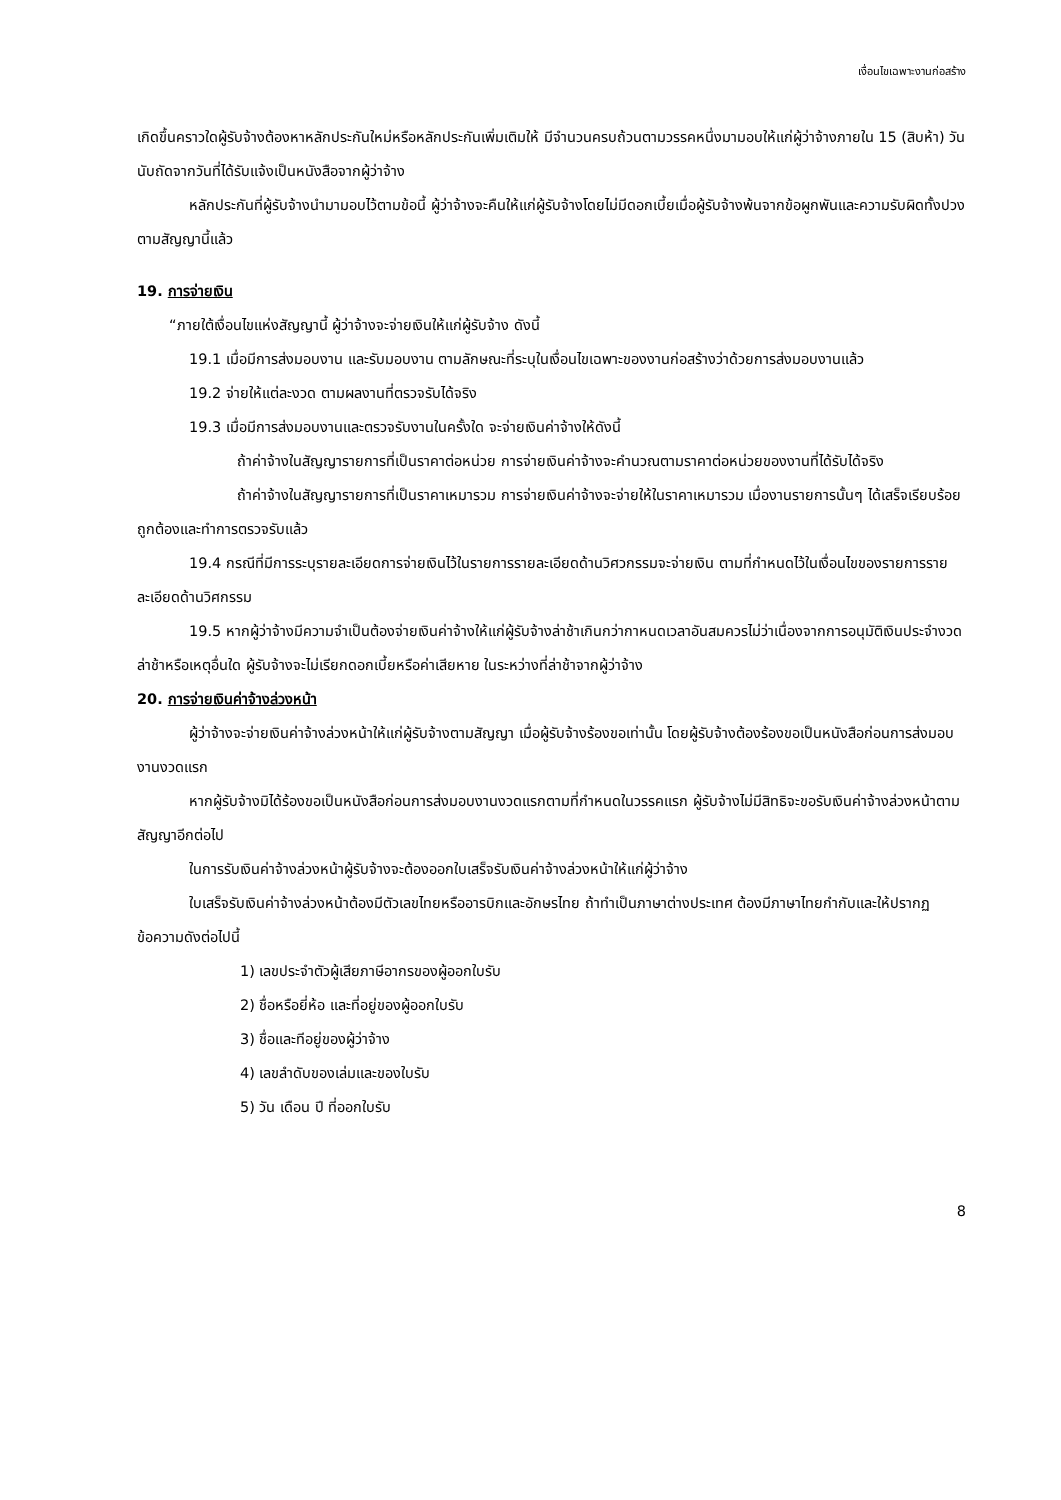เงื่อนไขเฉพาะงานก่อสร้าง
เกิดขึ้นคราวใดผู้รับจ้างต้องหาหลักประกันใหม่หรือหลักประกันเพิ่มเติมให้ มีจำนวนครบถ้วนตามวรรคหนึ่งมามอบให้แก่ผู้ว่าจ้างภายใน 15 (สิบห้า) วัน นับถัดจากวันที่ได้รับแจ้งเป็นหนังสือจากผู้ว่าจ้าง
หลักประกันที่ผู้รับจ้างนำมามอบไว้ตามข้อนี้ ผู้ว่าจ้างจะคืนให้แก่ผู้รับจ้างโดยไม่มีดอกเบี้ยเมื่อผู้รับจ้างพ้นจากข้อผูกพันและความรับผิดทั้งปวงตามสัญญานี้แล้ว
19. การจ่ายเงิน
“ภายใต้เงื่อนไขแห่งสัญญานี้ ผู้ว่าจ้างจะจ่ายเงินให้แก่ผู้รับจ้าง ดังนี้
19.1 เมื่อมีการส่งมอบงาน และรับมอบงาน ตามลักษณะที่ระบุในเงื่อนไขเฉพาะของงานก่อสร้างว่าด้วยการส่งมอบงานแล้ว
19.2 จ่ายให้แต่ละงวด ตามผลงานที่ตรวจรับได้จริง
19.3 เมื่อมีการส่งมอบงานและตรวจรับงานในครั้งใด จะจ่ายเงินค่าจ้างให้ดังนี้
ถ้าค่าจ้างในสัญญารายการที่เป็นราคาต่อหน่วย การจ่ายเงินค่าจ้างจะคำนวณตามราคาต่อหน่วยของงานที่ได้รับได้จริง
ถ้าค่าจ้างในสัญญารายการที่เป็นราคาเหมารวม การจ่ายเงินค่าจ้างจะจ่ายให้ในราคาเหมารวม เมื่องานรายการนั้นๆ ได้เสร็จเรียบร้อยถูกต้องและทำการตรวจรับแล้ว
19.4 กรณีที่มีการระบุรายละเอียดการจ่ายเงินไว้ในรายการรายละเอียดด้านวิศวกรรมจะจ่ายเงิน ตามที่กำหนดไว้ในเงื่อนไขของรายการรายละเอียดด้านวิศกรรม
19.5 หากผู้ว่าจ้างมีความจำเป็นต้องจ่ายเงินค่าจ้างให้แก่ผู้รับจ้างล่าช้าเกินกว่ากาหนดเวลาอันสมควรไม่ว่าเนื่องจากการอนุมัติเงินประจำงวดล่าช้าหรือเหตุอื่นใด ผู้รับจ้างจะไม่เรียกดอกเบี้ยหรือค่าเสียหาย ในระหว่างที่ล่าช้าจากผู้ว่าจ้าง
20. การจ่ายเงินค่าจ้างล่วงหน้า
ผู้ว่าจ้างจะจ่ายเงินค่าจ้างล่วงหน้าให้แก่ผู้รับจ้างตามสัญญา เมื่อผู้รับจ้างร้องขอเท่านั้น โดยผู้รับจ้างต้องร้องขอเป็นหนังสือก่อนการส่งมอบงานงวดแรก
หากผู้รับจ้างมิได้ร้องขอเป็นหนังสือก่อนการส่งมอบงานงวดแรกตามที่กำหนดในวรรคแรก ผู้รับจ้างไม่มีสิทธิจะขอรับเงินค่าจ้างล่วงหน้าตามสัญญาอีกต่อไป
ในการรับเงินค่าจ้างล่วงหน้าผู้รับจ้างจะต้องออกใบเสร็จรับเงินค่าจ้างล่วงหน้าให้แก่ผู้ว่าจ้าง
ใบเสร็จรับเงินค่าจ้างล่วงหน้าต้องมีตัวเลขไทยหรืออารบิกและอักษรไทย ถ้าทำเป็นภาษาต่างประเทศ ต้องมีภาษาไทยกำกับและให้ปรากฏข้อความดังต่อไปนี้
1) เลขประจำตัวผู้เสียภาษีอากรของผู้ออกใบรับ
2) ชื่อหรือยี่ห้อ และที่อยู่ของผู้ออกใบรับ
3) ชื่อและทีอยู่ของผู้ว่าจ้าง
4) เลขลำดับของเล่มและของใบรับ
5) วัน เดือน ปี ที่ออกใบรับ
8